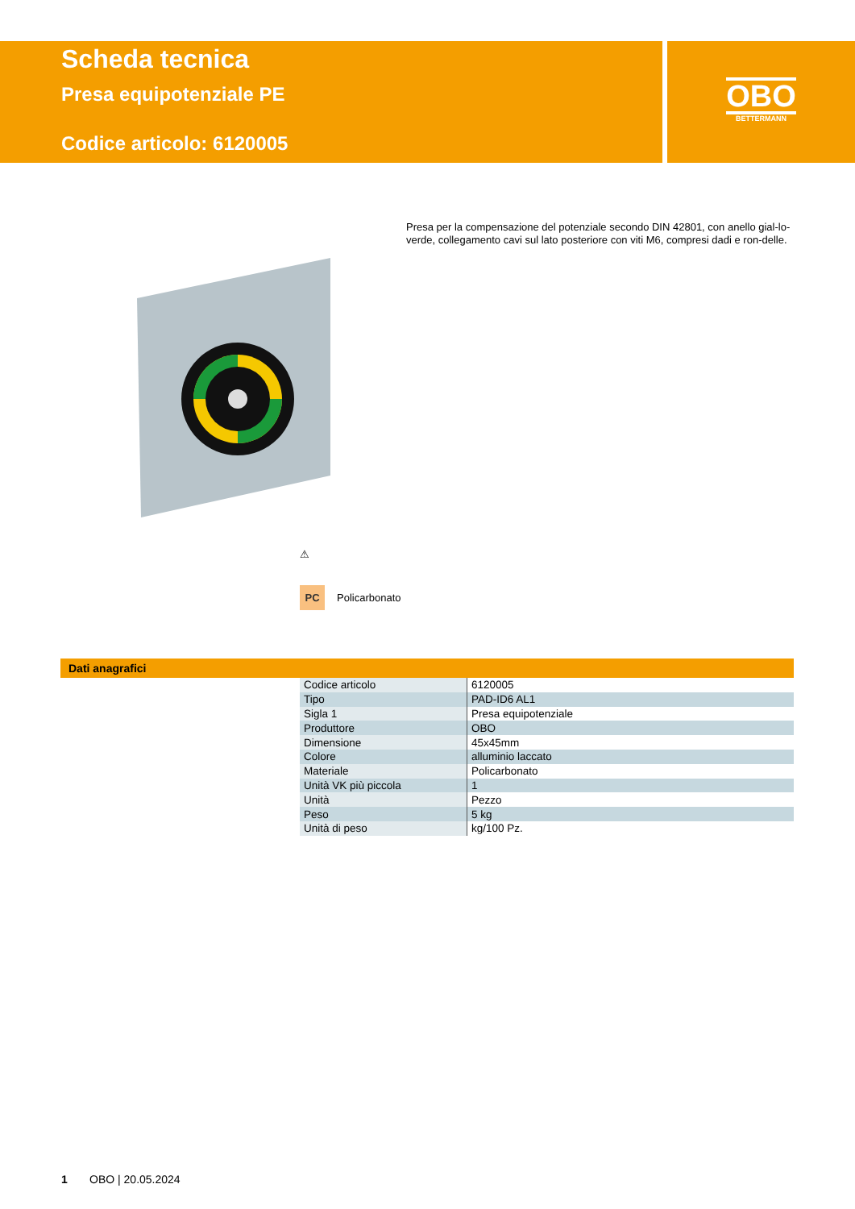Scheda tecnica
Presa equipotenziale PE
Codice articolo: 6120005
OBO
BETTERMANN
Presa per la compensazione del potenziale secondo DIN 42801, con anello gial-lo-verde, collegamento cavi sul lato posteriore con viti M6, compresi dadi e ron-delle.
⚠
PC Policarbonato
Dati anagrafici
| Codice articolo | 6120005 |
| Tipo | PAD-ID6 AL1 |
| Sigla 1 | Presa equipotenziale |
| Produttore | OBO |
| Dimensione | 45x45mm |
| Colore | alluminio laccato |
| Materiale | Policarbonato |
| Unità VK più piccola | 1 |
| Unità | Pezzo |
| Peso | 5 kg |
| Unità di peso | kg/100 Pz. |
1 OBO | 20.05.2024